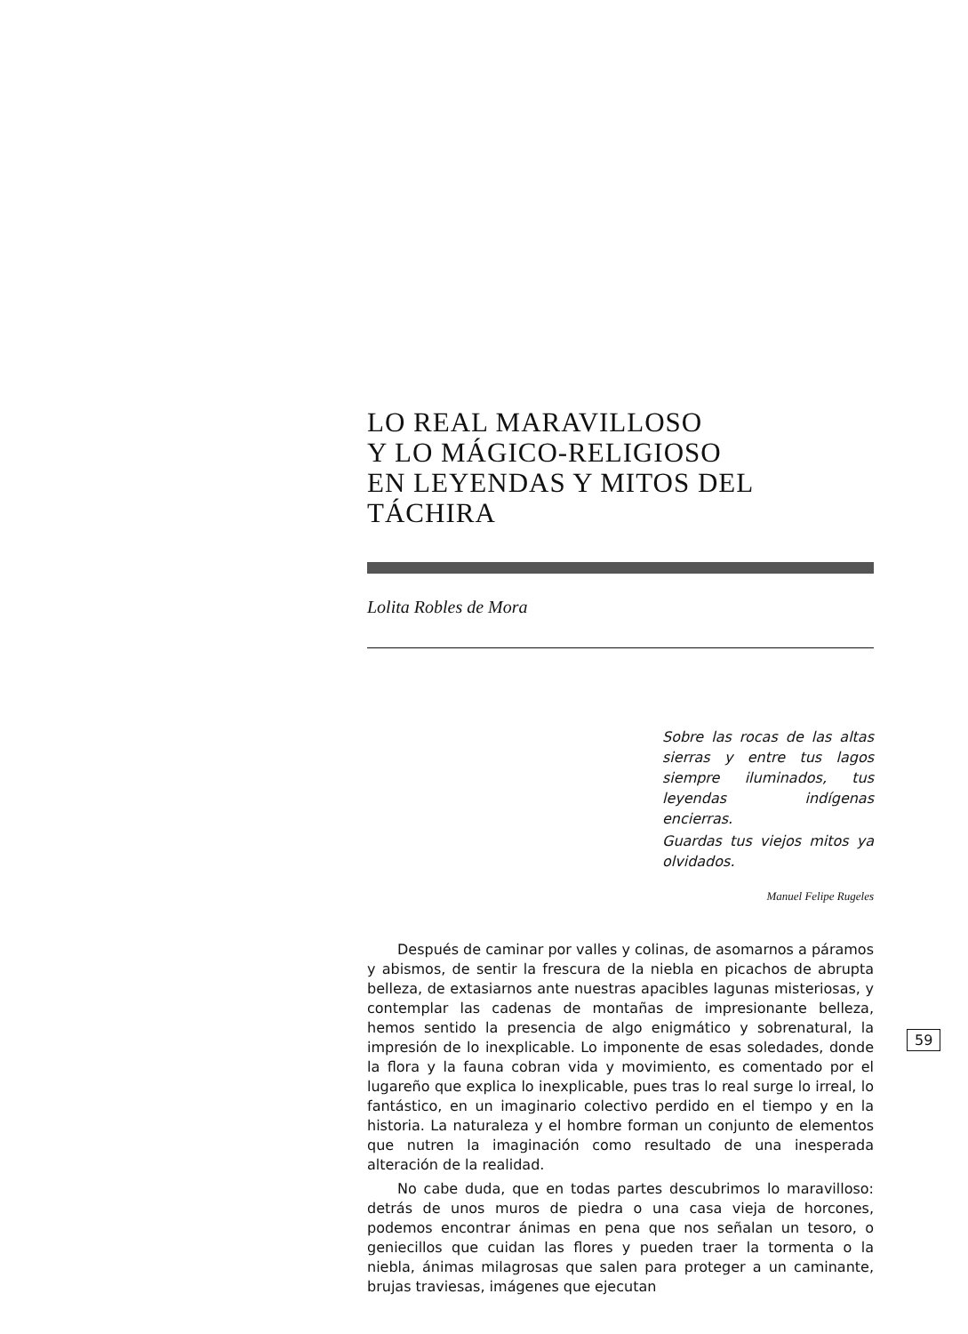LO REAL MARAVILLOSO
Y LO MÁGICO-RELIGIOSO
EN LEYENDAS Y MITOS DEL TÁCHIRA
Lolita Robles de Mora
Sobre las rocas de las altas sierras y entre tus lagos siempre iluminados, tus leyendas indígenas encierras.
Guardas tus viejos mitos ya olvidados.
Manuel Felipe Rugeles
Después de caminar por valles y colinas, de asomarnos a páramos y abismos, de sentir la frescura de la niebla en picachos de abrupta belleza, de extasiarnos ante nuestras apacibles lagunas misteriosas, y contemplar las cadenas de montañas de impresionante belleza, hemos sentido la presencia de algo enigmático y sobrenatural, la impresión de lo inexplicable. Lo imponente de esas soledades, donde la flora y la fauna cobran vida y movimiento, es comentado por el lugareño que explica lo inexplicable, pues tras lo real surge lo irreal, lo fantástico, en un imaginario colectivo perdido en el tiempo y en la historia. La naturaleza y el hombre forman un conjunto de elementos que nutren la imaginación como resultado de una inesperada alteración de la realidad.
No cabe duda, que en todas partes descubrimos lo maravilloso: detrás de unos muros de piedra o una casa vieja de horcones, podemos encontrar ánimas en pena que nos señalan un tesoro, o geniecillos que cuidan las flores y pueden traer la tormenta o la niebla, ánimas milagrosas que salen para proteger a un caminante, brujas traviesas, imágenes que ejecutan
59